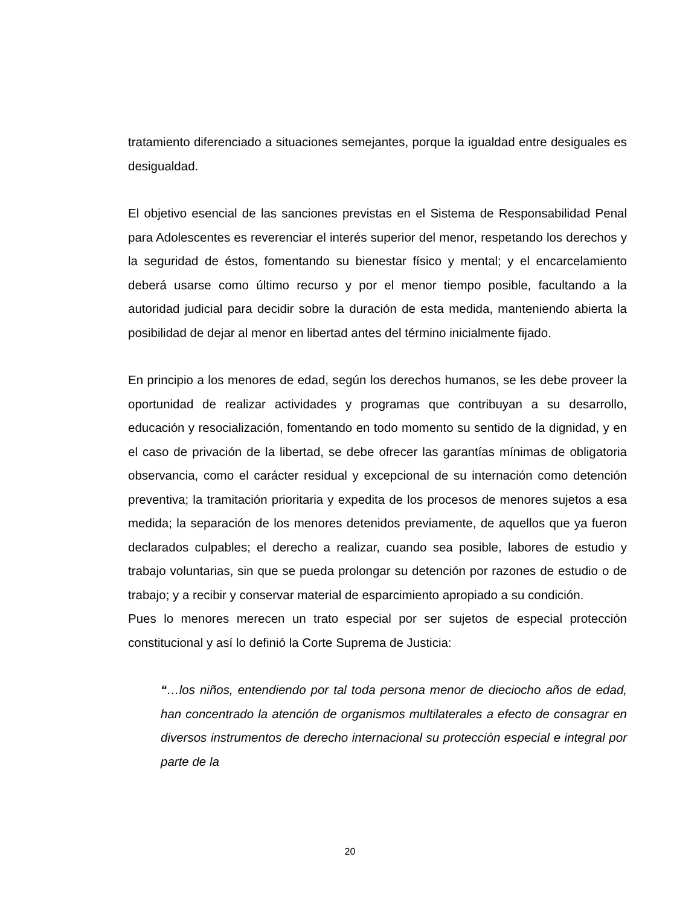tratamiento diferenciado a situaciones semejantes, porque la igualdad entre desiguales es desigualdad.
El objetivo esencial de las sanciones previstas en el Sistema de Responsabilidad Penal para Adolescentes es reverenciar el interés superior del menor, respetando los derechos y la seguridad de éstos, fomentando su bienestar físico y mental; y el encarcelamiento deberá usarse como último recurso y por el menor tiempo posible, facultando a la autoridad judicial para decidir sobre la duración de esta medida, manteniendo abierta la posibilidad de dejar al menor en libertad antes del término inicialmente fijado.
En principio a los menores de edad, según los derechos humanos, se les debe proveer la oportunidad de realizar actividades y programas que contribuyan a su desarrollo, educación y resocialización, fomentando en todo momento su sentido de la dignidad, y en el caso de privación de la libertad, se debe ofrecer las garantías mínimas de obligatoria observancia, como el carácter residual y excepcional de su internación como detención preventiva; la tramitación prioritaria y expedita de los procesos de menores sujetos a esa medida; la separación de los menores detenidos previamente, de aquellos que ya fueron declarados culpables; el derecho a realizar, cuando sea posible, labores de estudio y trabajo voluntarias, sin que se pueda prolongar su detención por razones de estudio o de trabajo; y a recibir y conservar material de esparcimiento apropiado a su condición.
Pues lo menores merecen un trato especial por ser sujetos de especial protección constitucional y así lo definió la Corte Suprema de Justicia:
“…los niños, entendiendo por tal toda persona menor de dieciocho años de edad, han concentrado la atención de organismos multilaterales a efecto de consagrar en diversos instrumentos de derecho internacional su protección especial e integral por parte de la
20